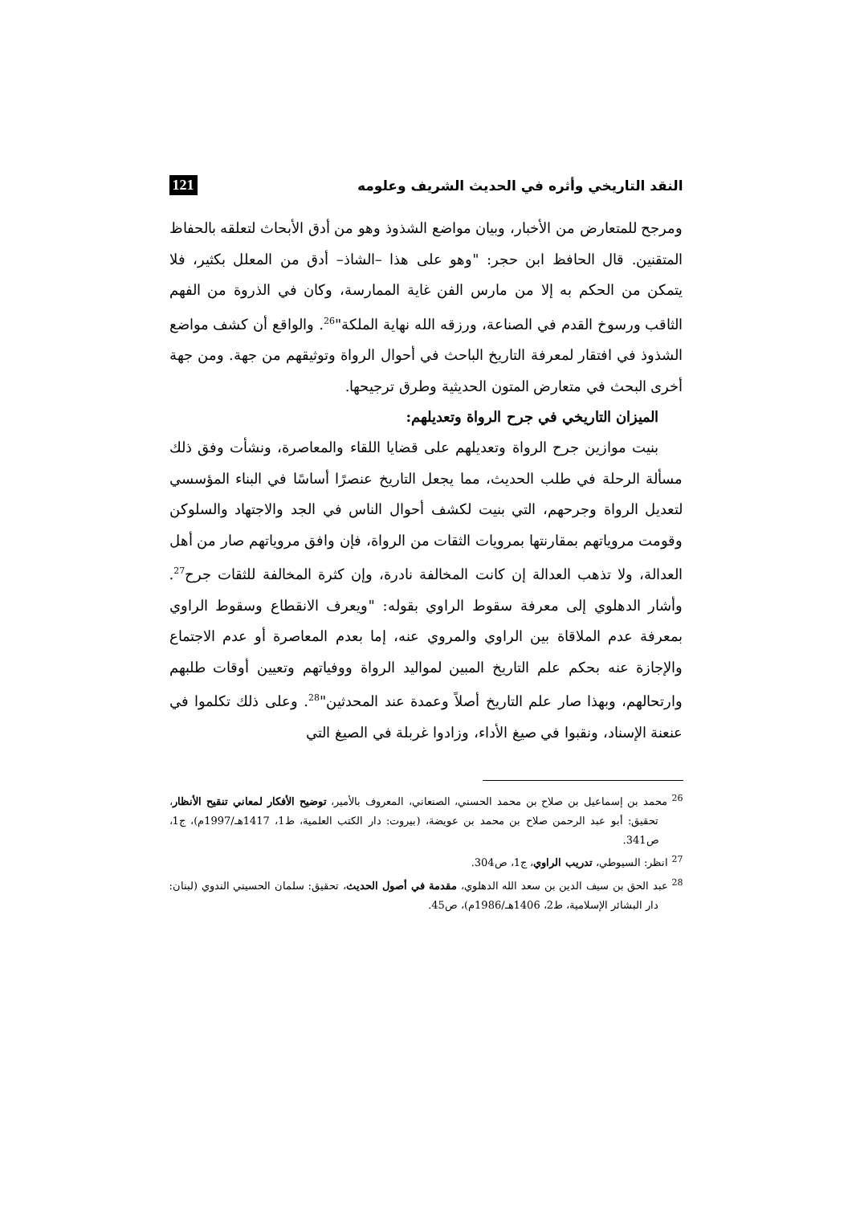النقد التاريخي وأثره في الحديث الشريف وعلومه 121
ومرجح للمتعارض من الأخبار، وبيان مواضع الشذوذ وهو من أدق الأبحاث لتعلقه بالحفاظ المتقنين. قال الحافظ ابن حجر: "وهو على هذا –الشاذ– أدق من المعلل بكثير، فلا يتمكن من الحكم به إلا من مارس الفن غاية الممارسة، وكان في الذروة من الفهم الثاقب ورسوخ القدم في الصناعة، ورزقه الله نهاية الملكة"<sup>26</sup>. والواقع أن كشف مواضع الشذوذ في افتقار لمعرفة التاريخ الباحث في أحوال الرواة وتوثيقهم من جهة. ومن جهة أخرى البحث في متعارض المتون الحديثية وطرق ترجيحها.
الميزان التاريخي في جرح الرواة وتعديلهم:
بنيت موازين جرح الرواة وتعديلهم على قضايا اللقاء والمعاصرة، ونشأت وفق ذلك مسألة الرحلة في طلب الحديث، مما يجعل التاريخ عنصرًا أساسًا في البناء المؤسسي لتعديل الرواة وجرحهم، التي بنيت لكشف أحوال الناس في الجد والاجتهاد والسلوكن وقومت مروياتهم بمقارنتها بمرويات الثقات من الرواة، فإن وافق مروياتهم صار من أهل العدالة، ولا تذهب العدالة إن كانت المخالفة نادرة، وإن كثرة المخالفة للثقات جرح<sup>27</sup>. وأشار الدهلوي إلى معرفة سقوط الراوي بقوله: "ويعرف الانقطاع وسقوط الراوي بمعرفة عدم الملاقاة بين الراوي والمروي عنه، إما بعدم المعاصرة أو عدم الاجتماع والإجازة عنه بحكم علم التاريخ المبين لمواليد الرواة ووفياتهم وتعيين أوقات طلبهم وارتحالهم، وبهذا صار علم التاريخ أصلاً وعمدة عند المحدثين"<sup>28</sup>. وعلى ذلك تكلموا في عنعنة الإسناد، ونقبوا في صيغ الأداء، وزادوا غربلة في الصيغ التي
<sup>26</sup> محمد بن إسماعيل بن صلاح بن محمد الحسني، الصنعاني، المعروف بالأمير، توضيح الأفكار لمعاني تنقيح الأنظار، تحقيق: أبو عبد الرحمن صلاح بن محمد بن عويضة، (بيروت: دار الكتب العلمية، ط1، 1417هـ/1997م)، ج1، ص341.
<sup>27</sup> انظر: السيوطي، تدريب الراوي، ج1، ص304.
<sup>28</sup> عبد الحق بن سيف الدين بن سعد الله الدهلوي، مقدمة في أصول الحديث، تحقيق: سلمان الحسيني الندوي (لبنان: دار البشائر الإسلامية، ط2، 1406هـ/1986م)، ص45.